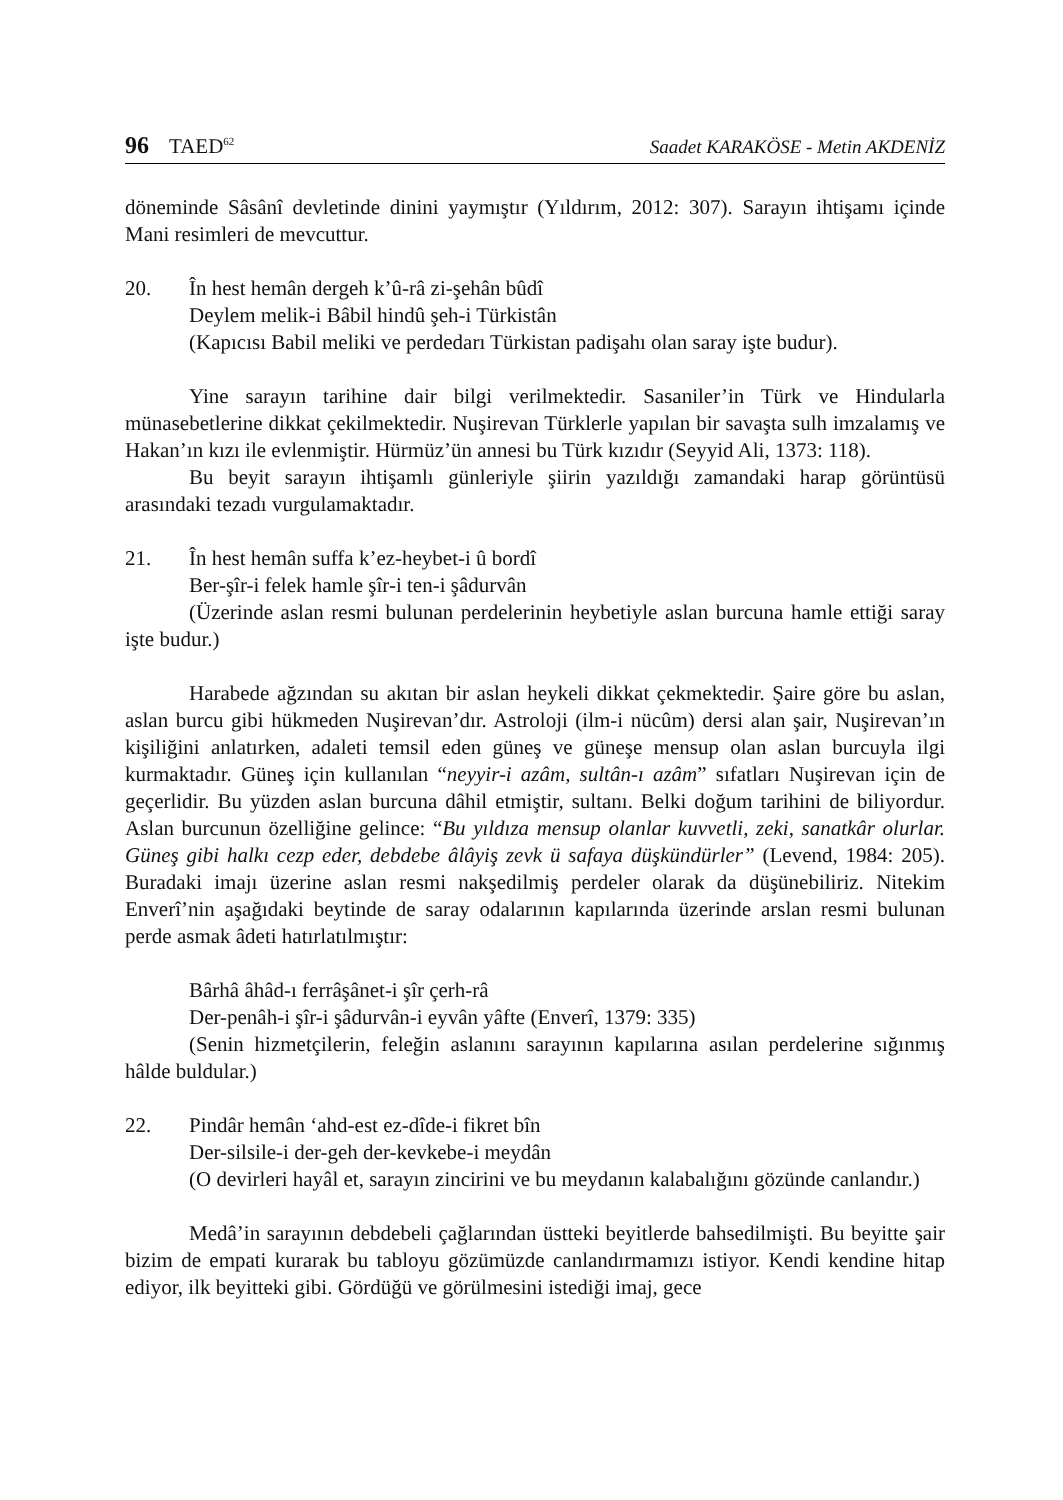96 TAED<sup>62</sup> Saadet KARAKÖSE - Metin AKDENİZ
döneminde Sâsânî devletinde dinini yaymıştır (Yıldırım, 2012: 307). Sarayın ihtişamı içinde Mani resimleri de mevcuttur.
20. În hest hemân dergeh k’û-râ zi-şehân bûdî
Deylem melik-i Bâbil hindû şeh-i Türkistân
(Kapıcısı Babil meliki ve perdedarı Türkistan padişahı olan saray işte budur).
Yine sarayın tarihine dair bilgi verilmektedir. Sasaniler’in Türk ve Hindularla münasebetlerine dikkat çekilmektedir. Nuşirevan Türklerle yapılan bir savaşta sulh imzalamış ve Hakan’ın kızı ile evlenmiştir. Hürmüz’ün annesi bu Türk kızıdır (Seyyid Ali, 1373: 118).
Bu beyit sarayın ihtişamlı günleriyle şiirin yazıldığı zamandaki harap görüntüsü arasındaki tezadı vurgulamaktadır.
21. În hest hemân suffa k’ez-heybet-i û bordî
Ber-şîr-i felek hamle şîr-i ten-i şâdurvân
(Üzerinde aslan resmi bulunan perdelerinin heybetiyle aslan burcuna hamle ettiği saray işte budur.)
Harabede ağzından su akıtan bir aslan heykeli dikkat çekmektedir. Şaire göre bu aslan, aslan burcu gibi hükmeden Nuşirevan’dır. Astroloji (ilm-i nücûm) dersi alan şair, Nuşirevan’ın kişiliğini anlatırken, adaleti temsil eden güneş ve güneşe mensup olan aslan burcuyla ilgi kurmaktadır. Güneş için kullanılan “neyyir-i azâm, sultân-ı azâm” sıfatları Nuşirevan için de geçerlidir. Bu yüzden aslan burcuna dâhil etmiştir, sultanı. Belki doğum tarihini de biliyordur. Aslan burcunun özelliğine gelince: “Bu yıldıza mensup olanlar kuvvetli, zeki, sanatkâr olurlar. Güneş gibi halkı cezp eder, debdebe âlâyiş zevk ü safaya düşkündürler” (Levend, 1984: 205). Buradaki imajı üzerine aslan resmi nakşedilmiş perdeler olarak da düşünebiliriz. Nitekim Enverî’nin aşağıdaki beytinde de saray odalarının kapılarında üzerinde arslan resmi bulunan perde asmak âdeti hatırlatılmıştır:
Bârhâ âhâd-ı ferrâşânet-i şîr çerh-râ
Der-penâh-i şîr-i şâdurvân-i eyvân yâfte (Enverî, 1379: 335)
(Senin hizmetçilerin, feleğin aslanını sarayının kapılarına asılan perdelerine sığınmış hâlde buldular.)
22. Pindâr hemân ‘ahd-est ez-dîde-i fikret bîn
Der-silsile-i der-geh der-kevkebe-i meydân
(O devirleri hayâl et, sarayın zincirini ve bu meydanın kalabalığını gözünde canlandır.)
Medâ’in sarayının debdebeli çağlarından üstteki beyitlerde bahsedilmişti. Bu beyitte şair bizim de empati kurarak bu tabloyu gözümüzde canlandırmamızı istiyor. Kendi kendine hitap ediyor, ilk beyitteki gibi. Gördüğü ve görülmesini istediği imaj, gece